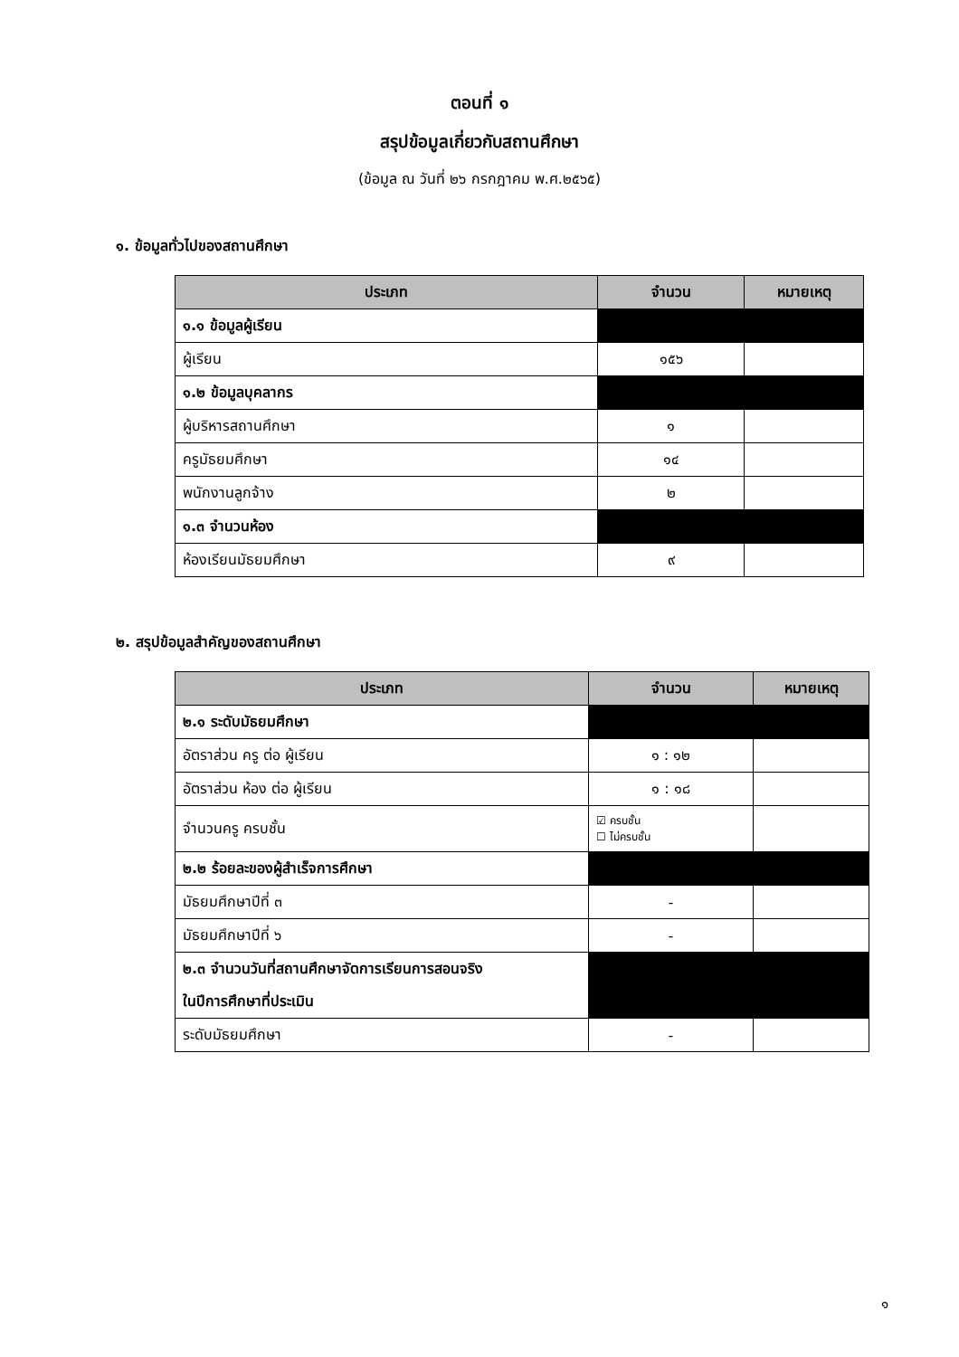ตอนที่ ๑
สรุปข้อมูลเกี่ยวกับสถานศึกษา
(ข้อมูล ณ วันที่ ๒๖ กรกฎาคม พ.ศ.๒๕๖๕)
๑. ข้อมูลทั่วไปของสถานศึกษา
| ประเภท | จำนวน | หมายเหตุ |
| --- | --- | --- |
| ๑.๑ ข้อมูลผู้เรียน | | |
| ผู้เรียน | ๑๕๖ | |
| ๑.๒ ข้อมูลบุคลากร | | |
| ผู้บริหารสถานศึกษา | ๑ | |
| ครูมัธยมศึกษา | ๑๔ | |
| พนักงานลูกจ้าง | ๒ | |
| ๑.๓ จำนวนห้อง | | |
| ห้องเรียนมัธยมศึกษา | ๙ | |
๒. สรุปข้อมูลสำคัญของสถานศึกษา
| ประเภท | จำนวน | หมายเหตุ |
| --- | --- | --- |
| ๒.๑ ระดับมัธยมศึกษา | | |
| อัตราส่วน ครู ต่อ ผู้เรียน | ๑ : ๑๒ | |
| อัตราส่วน ห้อง ต่อ ผู้เรียน | ๑ : ๑๘ | |
| จำนวนครู ครบชั้น | ☑ ครบชั้น ☐ ไม่ครบชั้น | |
| ๒.๒ ร้อยละของผู้สำเร็จการศึกษา | | |
| มัธยมศึกษาปีที่ ๓ | - | |
| มัธยมศึกษาปีที่ ๖ | - | |
| ๒.๓ จำนวนวันที่สถานศึกษาจัดการเรียนการสอนจริง ในปีการศึกษาที่ประเมิน | | |
| ระดับมัธยมศึกษา | - | |
๑